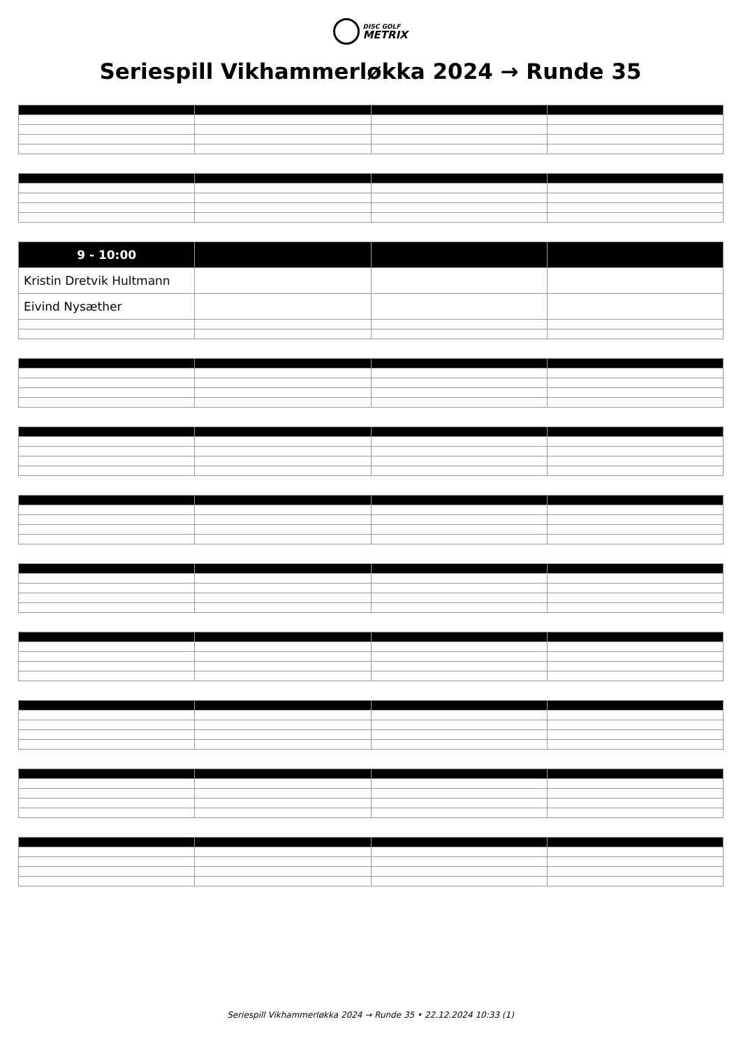DISC GOLF METRIX
Seriespill Vikhammerløkka 2024 → Runde 35
| 9 - 10:00 | | | |
| --- | --- | --- | --- |
| Kristin Dretvik Hultmann | | | |
| Eivind Nysæther | | | |
Seriespill Vikhammerløkka 2024 → Runde 35 • 22.12.2024 10:33 (1)